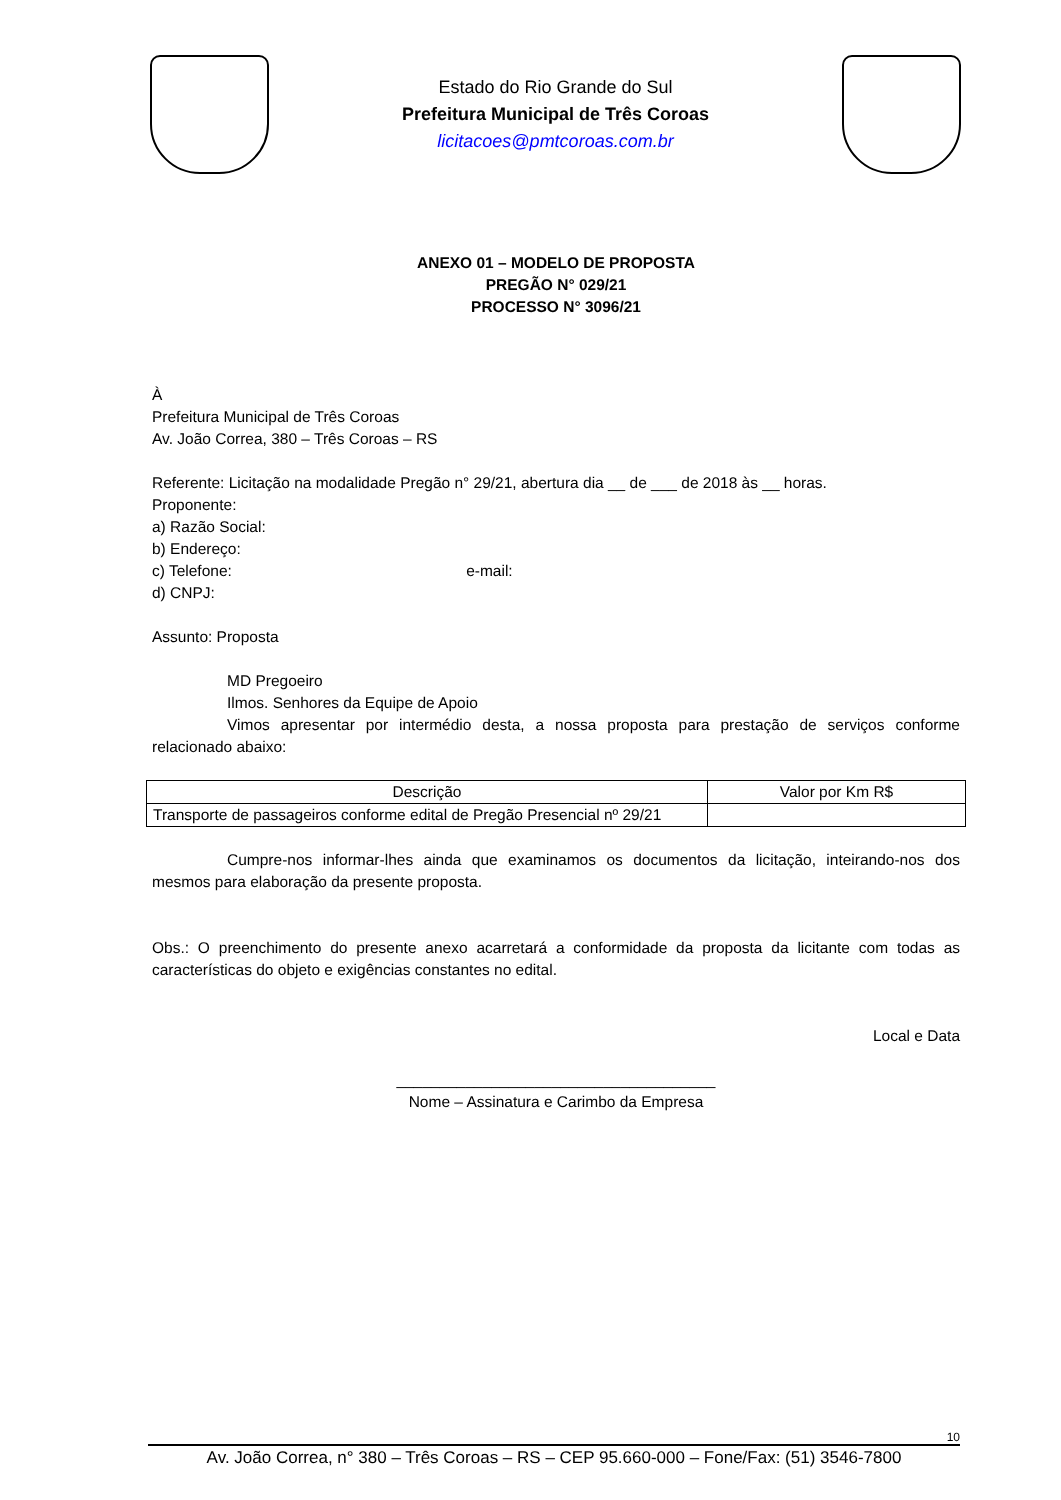Estado do Rio Grande do Sul
Prefeitura Municipal de Três Coroas
licitacoes@pmtcoroas.com.br
ANEXO 01 – MODELO DE PROPOSTA
PREGÃO N° 029/21
PROCESSO N° 3096/21
À
Prefeitura Municipal de Três Coroas
Av. João Correa, 380 – Três Coroas – RS
Referente: Licitação na modalidade Pregão n° 29/21, abertura dia __ de ___ de 2018 às __ horas.
Proponente:
a) Razão Social:
b) Endereço:
c) Telefone: e-mail:
d) CNPJ:
Assunto: Proposta
MD Pregoeiro
Ilmos. Senhores da Equipe de Apoio
Vimos apresentar por intermédio desta, a nossa proposta para prestação de serviços conforme relacionado abaixo:
| Descrição | Valor por Km R$ |
| --- | --- |
| Transporte de passageiros conforme edital de Pregão Presencial nº 29/21 | |
Cumpre-nos informar-lhes ainda que examinamos os documentos da licitação, inteirando-nos dos mesmos para elaboração da presente proposta.
Obs.: O preenchimento do presente anexo acarretará a conformidade da proposta da licitante com todas as características do objeto e exigências constantes no edital.
Local e Data
_____________________________________
Nome – Assinatura e Carimbo da Empresa
10
Av. João Correa, n° 380 – Três Coroas – RS – CEP 95.660-000 – Fone/Fax: (51) 3546-7800